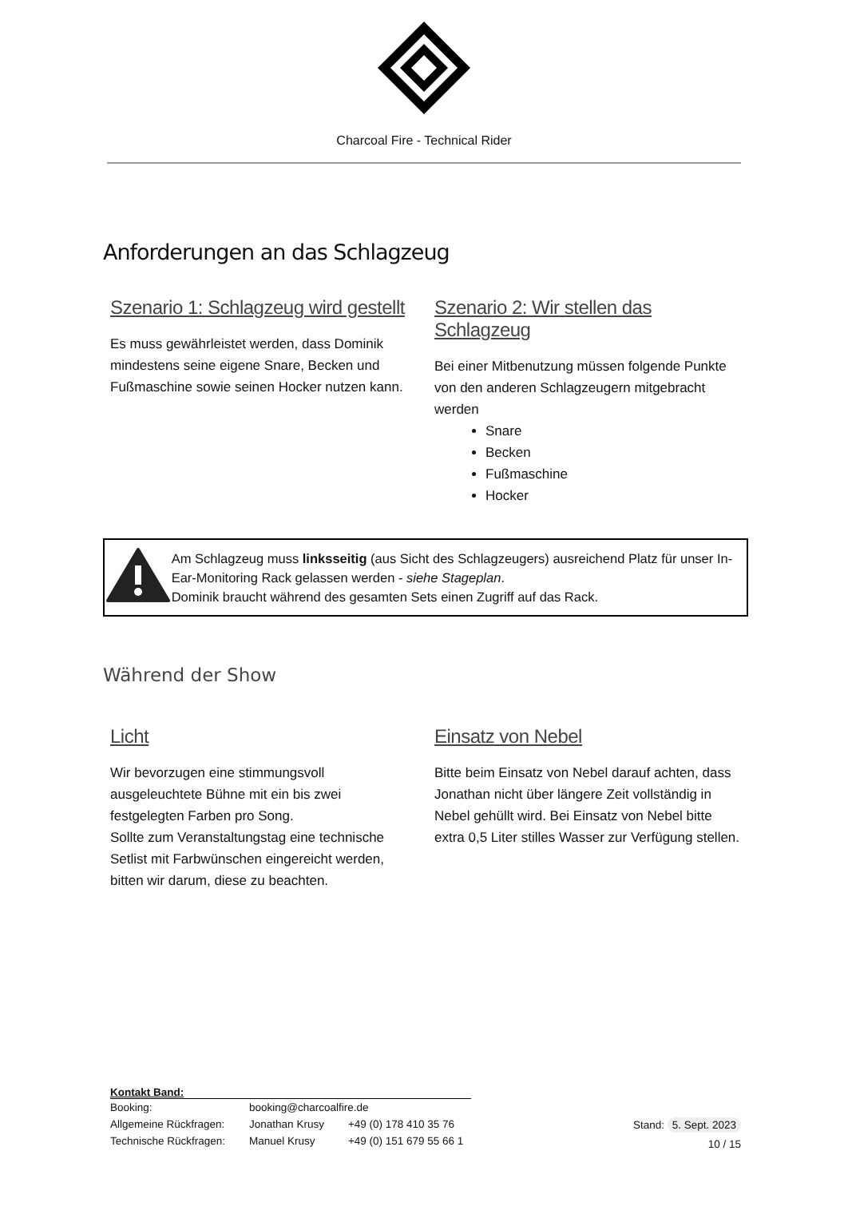Charcoal Fire - Technical Rider
Anforderungen an das Schlagzeug
Szenario 1: Schlagzeug wird gestellt
Es muss gewährleistet werden, dass Dominik mindestens seine eigene Snare, Becken und Fußmaschine sowie seinen Hocker nutzen kann.
Szenario 2: Wir stellen das Schlagzeug
Bei einer Mitbenutzung müssen folgende Punkte von den anderen Schlagzeugern mitgebracht werden
Snare
Becken
Fußmaschine
Hocker
Am Schlagzeug muss linksseitig (aus Sicht des Schlagzeugers) ausreichend Platz für unser In-Ear-Monitoring Rack gelassen werden - siehe Stageplan.
Dominik braucht während des gesamten Sets einen Zugriff auf das Rack.
Während der Show
Licht
Wir bevorzugen eine stimmungsvoll ausgeleuchtete Bühne mit ein bis zwei festgelegten Farben pro Song.
Sollte zum Veranstaltungstag eine technische Setlist mit Farbwünschen eingereicht werden, bitten wir darum, diese zu beachten.
Einsatz von Nebel
Bitte beim Einsatz von Nebel darauf achten, dass Jonathan nicht über längere Zeit vollständig in Nebel gehüllt wird. Bei Einsatz von Nebel bitte extra 0,5 Liter stilles Wasser zur Verfügung stellen.
Kontakt Band:
| Booking: | booking@charcoalfire.de | |
| Allgemeine Rückfragen: | Jonathan Krusy | +49 (0) 178 410 35 76 |
| Technische Rückfragen: | Manuel Krusy | +49 (0) 151 679 55 66 1 |
Stand: 5. Sept. 2023
10 / 15